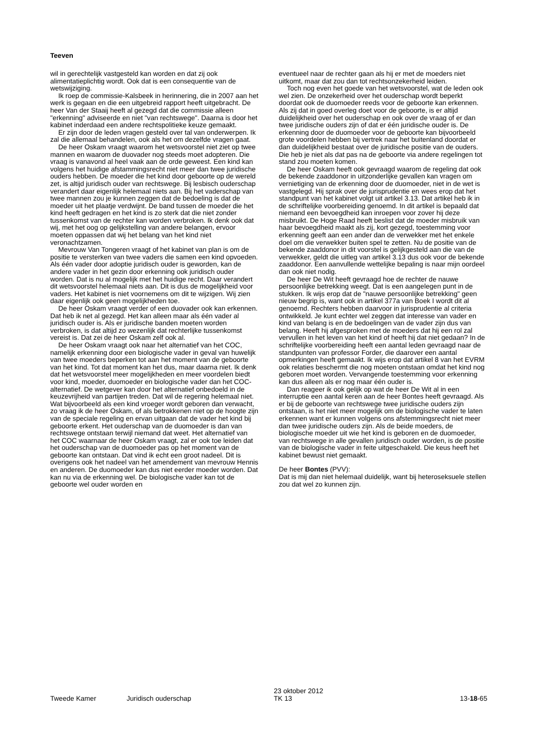Teeven
wil in gerechtelijk vastgesteld kan worden en dat zij ook alimentatieplichtig wordt. Ook dat is een consequentie van de wetswijziging.
Ik roep de commissie-Kalsbeek in herinnering, die in 2007 aan het werk is gegaan en die een uitgebreid rapport heeft uitgebracht. De heer Van der Staaij heeft al gezegd dat die commissie alleen "erkenning" adviseerde en niet "van rechtswege". Daarna is door het kabinet inderdaad een andere rechtspolitieke keuze gemaakt.
Er zijn door de leden vragen gesteld over tal van onderwerpen. Ik zal die allemaal behandelen, ook als het om dezelfde vragen gaat.
De heer Oskam vraagt waarom het wetsvoorstel niet ziet op twee mannen en waarom de duovader nog steeds moet adopteren. Die vraag is vanavond al heel vaak aan de orde geweest. Een kind kan volgens het huidige afstammingsrecht niet meer dan twee juridische ouders hebben. De moeder die het kind door geboorte op de wereld zet, is altijd juridisch ouder van rechtswege. Bij lesbisch ouderschap verandert daar eigenlijk helemaal niets aan. Bij het vaderschap van twee mannen zou je kunnen zeggen dat de bedoeling is dat de moeder uit het plaatje verdwijnt. De band tussen de moeder die het kind heeft gedragen en het kind is zo sterk dat die niet zonder tussenkomst van de rechter kan worden verbroken. Ik denk ook dat wij, met het oog op gelijkstelling van andere belangen, ervoor moeten oppassen dat wij het belang van het kind niet veronachtzamen.
Mevrouw Van Tongeren vraagt of het kabinet van plan is om de positie te versterken van twee vaders die samen een kind opvoeden. Als één vader door adoptie juridisch ouder is geworden, kan de andere vader in het gezin door erkenning ook juridisch ouder worden. Dat is nu al mogelijk met het huidige recht. Daar verandert dit wetsvoorstel helemaal niets aan. Dit is dus de mogelijkheid voor vaders. Het kabinet is niet voornemens om dit te wijzigen. Wij zien daar eigenlijk ook geen mogelijkheden toe.
De heer Oskam vraagt verder of een duovader ook kan erkennen. Dat heb ik net al gezegd. Het kan alleen maar als één vader al juridisch ouder is. Als er juridische banden moeten worden verbroken, is dat altijd zo wezenlijk dat rechterlijke tussenkomst vereist is. Dat zei de heer Oskam zelf ook al.
De heer Oskam vraagt ook naar het alternatief van het COC, namelijk erkenning door een biologische vader in geval van huwelijk van twee moeders beperken tot aan het moment van de geboorte van het kind. Tot dat moment kan het dus, maar daarna niet. Ik denk dat het wetsvoorstel meer mogelijkheden en meer voordelen biedt voor kind, moeder, duomoeder en biologische vader dan het COC-alternatief. De wetgever kan door het alternatief onbedoeld in de keuzevrijheid van partijen treden. Dat wil de regering helemaal niet. Wat bijvoorbeeld als een kind vroeger wordt geboren dan verwacht, zo vraag ik de heer Oskam, of als betrokkenen niet op de hoogte zijn van de speciale regeling en ervan uitgaan dat de vader het kind bij geboorte erkent. Het ouderschap van de duomoeder is dan van rechtswege ontstaan terwijl niemand dat weet. Het alternatief van het COC waarnaar de heer Oskam vraagt, zal er ook toe leiden dat het ouderschap van de duomoeder pas op het moment van de geboorte kan ontstaan. Dat vind ik echt een groot nadeel. Dit is overigens ook het nadeel van het amendement van mevrouw Hennis en anderen. De duomoeder kan dus niet eerder moeder worden. Dat kan nu via de erkenning wel. De biologische vader kan tot de geboorte wel ouder worden en
eventueel naar de rechter gaan als hij er met de moeders niet uitkomt, maar dat zou dan tot rechtsonzekerheid leiden.
Toch nog even het goede van het wetsvoorstel, wat de leden ook wel zien. De onzekerheid over het ouderschap wordt beperkt doordat ook de duomoeder reeds voor de geboorte kan erkennen. Als zij dat in goed overleg doet voor de geboorte, is er altijd duidelijkheid over het ouderschap en ook over de vraag of er dan twee juridische ouders zijn of dat er één juridische ouder is. De erkenning door de duomoeder voor de geboorte kan bijvoorbeeld grote voordelen hebben bij vertrek naar het buitenland doordat er dan duidelijkheid bestaat over de juridische positie van de ouders. Die heb je niet als dat pas na de geboorte via andere regelingen tot stand zou moeten komen.
De heer Oskam heeft ook gevraagd waarom de regeling dat ook de bekende zaaddonor in uitzonderlijke gevallen kan vragen om vernietiging van de erkenning door de duomoeder, niet in de wet is vastgelegd. Hij sprak over de jurisprudentie en wees erop dat het standpunt van het kabinet volgt uit artikel 3.13. Dat artikel heb ik in de schriftelijke voorbereiding genoemd. In dit artikel is bepaald dat niemand een bevoegdheid kan inroepen voor zover hij deze misbruikt. De Hoge Raad heeft beslist dat de moeder misbruik van haar bevoegdheid maakt als zij, kort gezegd, toestemming voor erkenning geeft aan een ander dan de verwekker met het enkele doel om die verwekker buiten spel te zetten. Nu de positie van de bekende zaaddonor in dit voorstel is gelijkgesteld aan die van de verwekker, geldt die uitleg van artikel 3.13 dus ook voor de bekende zaaddonor. Een aanvullende wettelijke bepaling is naar mijn oordeel dan ook niet nodig.
De heer De Wit heeft gevraagd hoe de rechter de nauwe persoonlijke betrekking weegt. Dat is een aangelegen punt in de stukken. Ik wijs erop dat de "nauwe persoonlijke betrekking" geen nieuw begrip is, want ook in artikel 377a van Boek I wordt dit al genoemd. Rechters hebben daarvoor in jurisprudentie al criteria ontwikkeld. Je kunt echter wel zeggen dat interesse van vader en kind van belang is en de bedoelingen van de vader zijn dus van belang. Heeft hij afgesproken met de moeders dat hij een rol zal vervullen in het leven van het kind of heeft hij dat niet gedaan? In de schriftelijke voorbereiding heeft een aantal leden gevraagd naar de standpunten van professor Forder, die daarover een aantal opmerkingen heeft gemaakt. Ik wijs erop dat artikel 8 van het EVRM ook relaties beschermt die nog moeten ontstaan omdat het kind nog geboren moet worden. Vervangende toestemming voor erkenning kan dus alleen als er nog maar één ouder is.
Dan reageer ik ook gelijk op wat de heer De Wit al in een interruptie een aantal keren aan de heer Bontes heeft gevraagd. Als er bij de geboorte van rechtswege twee juridische ouders zijn ontstaan, is het niet meer mogelijk om de biologische vader te laten erkennen want er kunnen volgens ons afstemmingsrecht niet meer dan twee juridische ouders zijn. Als de beide moeders, de biologische moeder uit wie het kind is geboren en de duomoeder, van rechtswege in alle gevallen juridisch ouder worden, is de positie van de biologische vader in feite uitgeschakeld. Die keus heeft het kabinet bewust niet gemaakt.
De heer Bontes (PVV):
Dat is mij dan niet helemaal duidelijk, want bij heteroseksuele stellen zou dat wel zo kunnen zijn.
Tweede Kamer Juridisch ouderschap
23 oktober 2012
TK 13
13-18-65